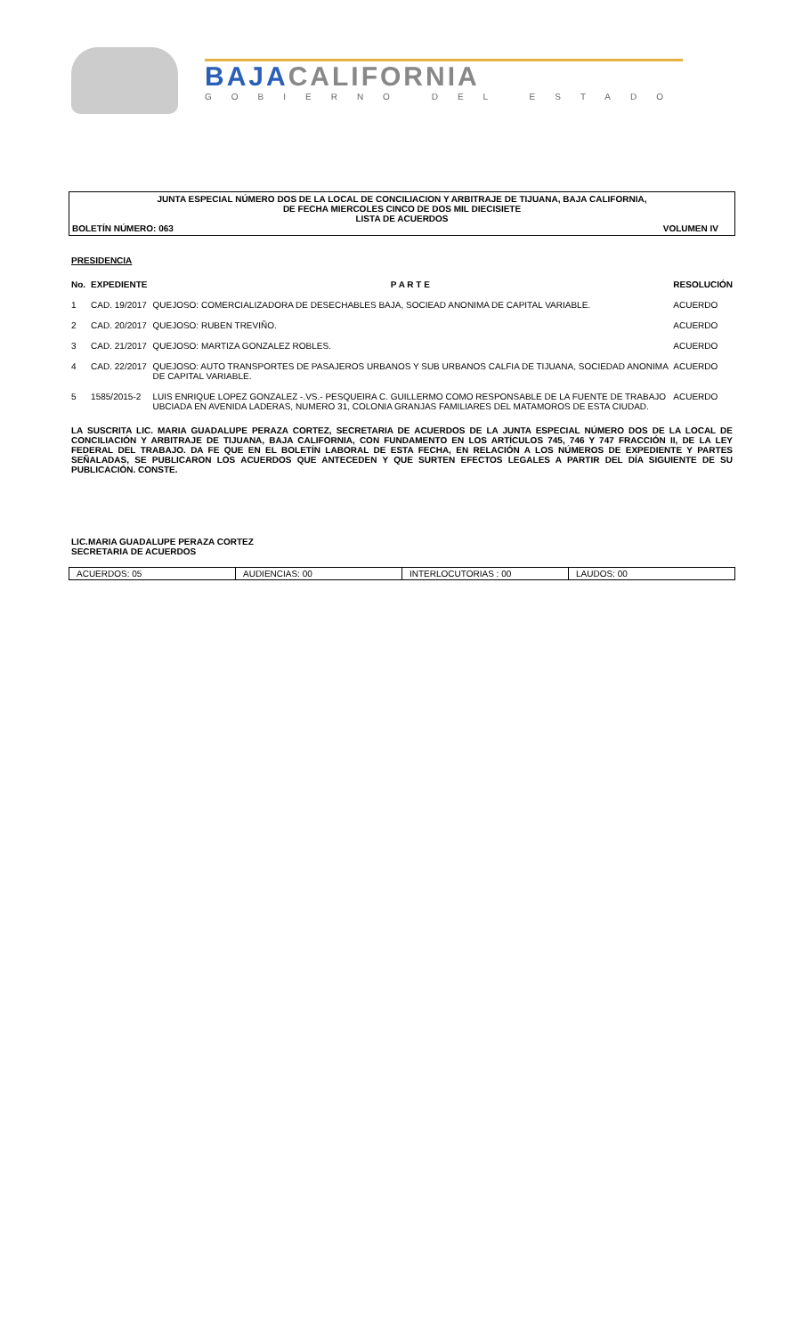BAJACALIFORNIA
GOBIERNO DEL ESTADO
JUNTA ESPECIAL NÚMERO DOS DE LA LOCAL DE CONCILIACION Y ARBITRAJE DE TIJUANA, BAJA CALIFORNIA,
DE FECHA MIERCOLES CINCO DE DOS MIL DIECISIETE
LISTA DE ACUERDOS
BOLETÍN NÚMERO: 063 VOLUMEN IV
PRESIDENCIA
| No. | EXPEDIENTE | P A R T E | RESOLUCIÓN |
| --- | --- | --- | --- |
| 1 | CAD. 19/2017 | QUEJOSO: COMERCIALIZADORA DE DESECHABLES BAJA, SOCIEAD ANONIMA DE CAPITAL VARIABLE. | ACUERDO |
| 2 | CAD. 20/2017 | QUEJOSO: RUBEN TREVIÑO. | ACUERDO |
| 3 | CAD. 21/2017 | QUEJOSO: MARTIZA GONZALEZ ROBLES. | ACUERDO |
| 4 | CAD. 22/2017 | QUEJOSO: AUTO TRANSPORTES DE PASAJEROS URBANOS Y SUB URBANOS CALFIA DE TIJUANA, SOCIEDAD ANONIMA DE CAPITAL VARIABLE. | ACUERDO |
| 5 | 1585/2015-2 | LUIS ENRIQUE LOPEZ GONZALEZ -.VS.- PESQUEIRA C. GUILLERMO COMO RESPONSABLE DE LA FUENTE DE TRABAJO UBCIADA EN AVENIDA LADERAS, NUMERO 31, COLONIA GRANJAS FAMILIARES DEL MATAMOROS DE ESTA CIUDAD. | ACUERDO |
LA SUSCRITA LIC. MARIA GUADALUPE PERAZA CORTEZ, SECRETARIA DE ACUERDOS DE LA JUNTA ESPECIAL NÚMERO DOS DE LA LOCAL DE CONCILIACIÓN Y ARBITRAJE DE TIJUANA, BAJA CALIFORNIA, CON FUNDAMENTO EN LOS ARTÍCULOS 745, 746 Y 747 FRACCIÓN II, DE LA LEY FEDERAL DEL TRABAJO. DA FE QUE EN EL BOLETÍN LABORAL DE ESTA FECHA, EN RELACIÓN A LOS NÚMEROS DE EXPEDIENTE Y PARTES SEÑALADAS, SE PUBLICARON LOS ACUERDOS QUE ANTECEDEN Y QUE SURTEN EFECTOS LEGALES A PARTIR DEL DÍA SIGUIENTE DE SU PUBLICACIÓN. CONSTE.
LIC.MARIA GUADALUPE PERAZA CORTEZ
SECRETARIA DE ACUERDOS
| ACUERDOS: 05 | AUDIENCIAS: 00 | INTERLOCUTORIAS : 00 | LAUDOS: 00 |